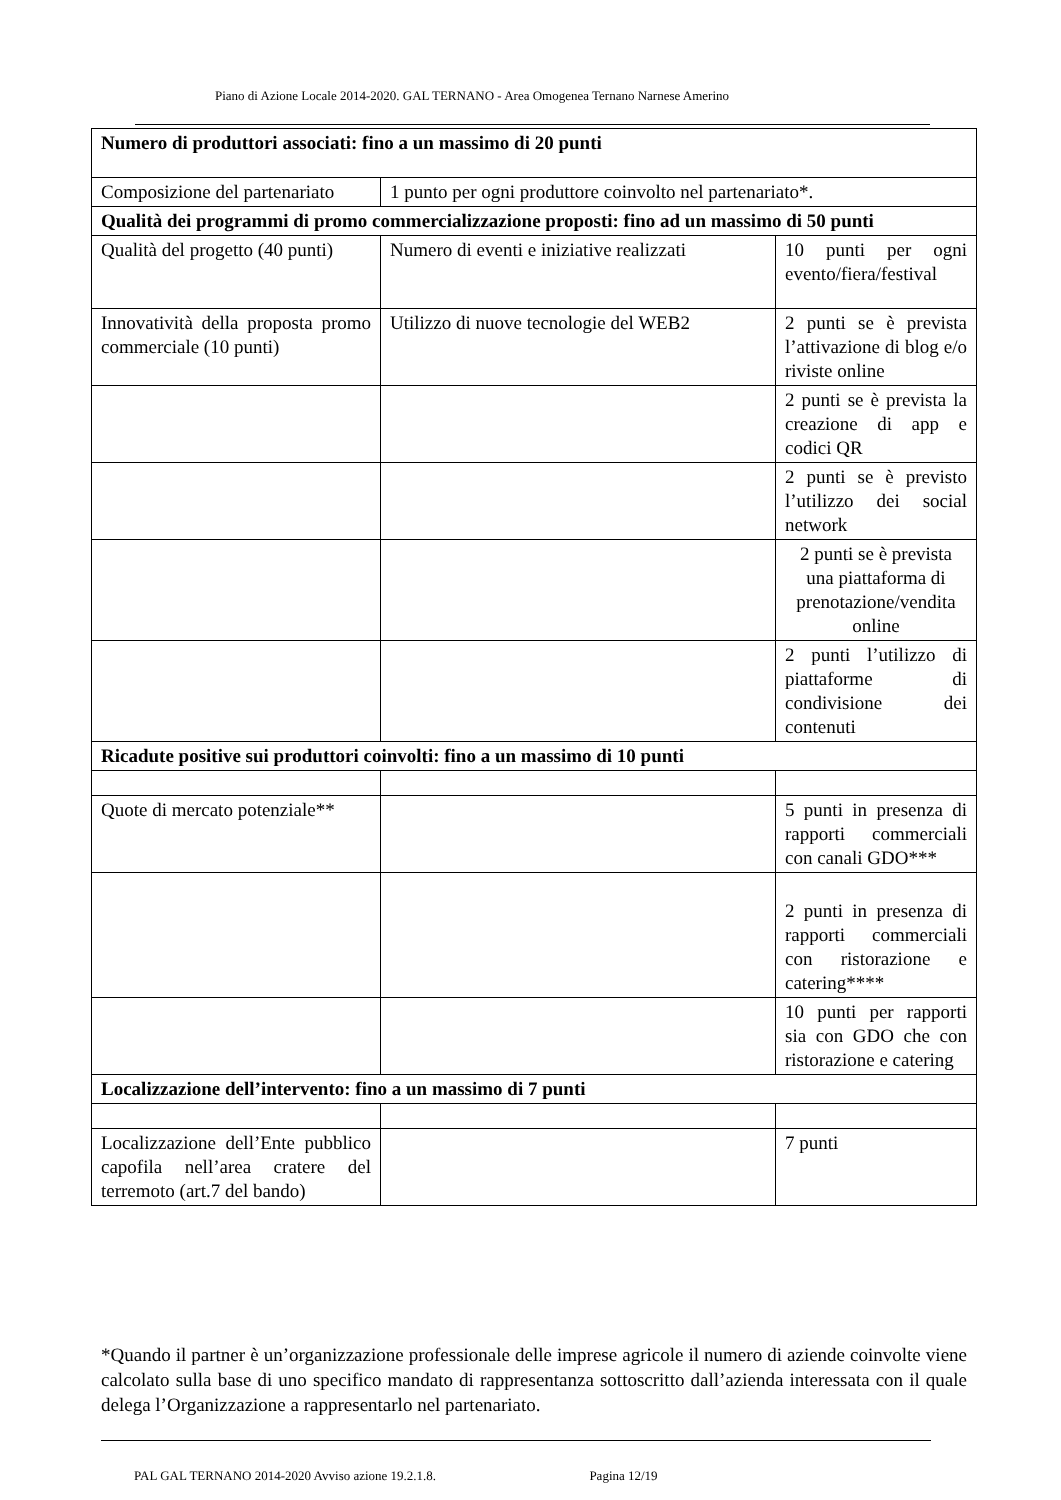Piano di Azione Locale 2014-2020. GAL TERNANO - Area Omogenea Ternano Narnese Amerino
| Numero di produttori associati: fino a un massimo di 20 punti | | |
| Composizione del partenariato | 1 punto per ogni produttore coinvolto nel partenariato*. | |
| Qualità dei programmi di promo commercializzazione proposti: fino ad un massimo di 50 punti | | |
| Qualità del progetto (40 punti) | Numero di eventi e iniziative realizzati | 10 punti per ogni evento/fiera/festival |
| Innovatività della proposta promo commerciale (10 punti) | Utilizzo di nuove tecnologie del WEB2 | 2 punti se è prevista l’attivazione di blog e/o riviste online |
| | | 2 punti se è prevista la creazione di app e codici QR |
| | | 2 punti se è previsto l’utilizzo dei social network |
| | | 2 punti se è prevista una piattaforma di prenotazione/vendita online |
| | | 2 punti l’utilizzo di piattaforme di condivisione dei contenuti |
| Ricadute positive sui produttori coinvolti: fino a un massimo di 10 punti | | |
| Quote di mercato potenziale** | | 5 punti in presenza di rapporti commerciali con canali GDO*** |
| | | 2 punti in presenza di rapporti commerciali con ristorazione e catering**** |
| | | 10 punti per rapporti sia con GDO che con ristorazione e catering |
| Localizzazione dell’intervento: fino a un massimo di 7 punti | | |
| Localizzazione dell’Ente pubblico capofila nell’area cratere del terremoto (art.7 del bando) | | 7 punti |
*Quando il partner è un’organizzazione professionale delle imprese agricole il numero di aziende coinvolte viene calcolato sulla base di uno specifico mandato di rappresentanza sottoscritto dall’azienda interessata con il quale delega l’Organizzazione a rappresentarlo nel partenariato.
PAL GAL TERNANO 2014-2020 Avviso azione 19.2.1.8. Pagina 12/19